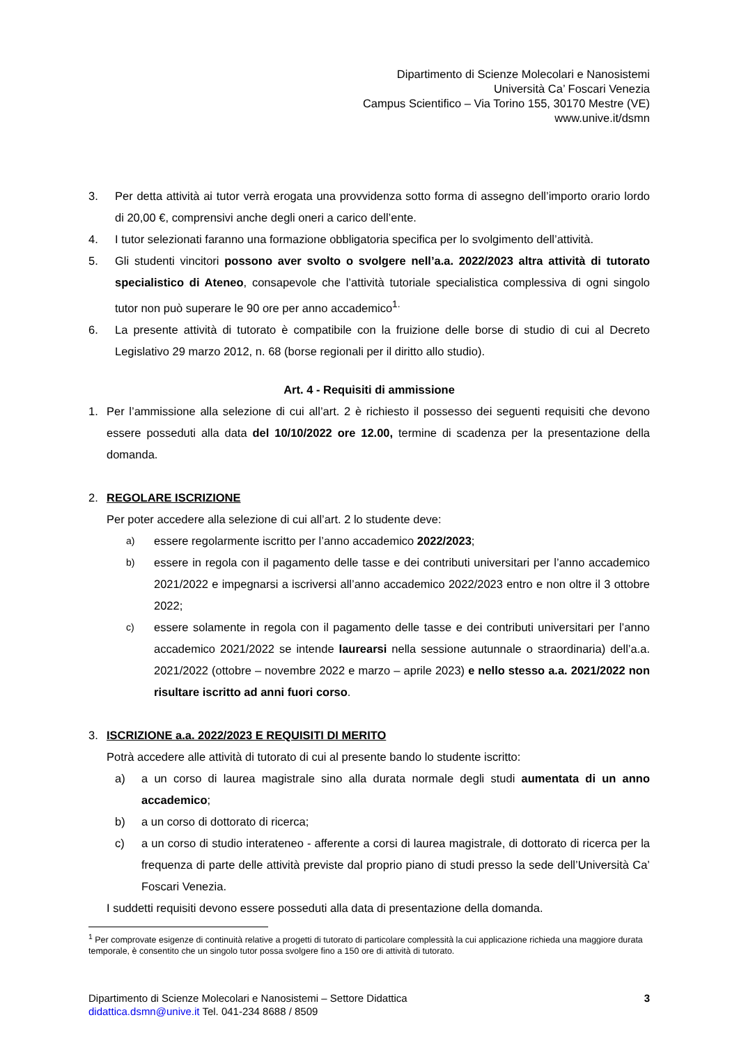Dipartimento di Scienze Molecolari e Nanosistemi
Università Ca’ Foscari Venezia
Campus Scientifico – Via Torino 155, 30170 Mestre (VE)
www.unive.it/dsmn
3. Per detta attività ai tutor verrà erogata una provvidenza sotto forma di assegno dell’importo orario lordo di 20,00 €, comprensivi anche degli oneri a carico dell’ente.
4. I tutor selezionati faranno una formazione obbligatoria specifica per lo svolgimento dell’attività.
5. Gli studenti vincitori possono aver svolto o svolgere nell’a.a. 2022/2023 altra attività di tutorato specialistico di Ateneo, consapevole che l’attività tutoriale specialistica complessiva di ogni singolo tutor non può superare le 90 ore per anno accademico<sup>1.</sup>
6. La presente attività di tutorato è compatibile con la fruizione delle borse di studio di cui al Decreto Legislativo 29 marzo 2012, n. 68 (borse regionali per il diritto allo studio).
Art. 4 - Requisiti di ammissione
1. Per l’ammissione alla selezione di cui all’art. 2 è richiesto il possesso dei seguenti requisiti che devono essere posseduti alla data del 10/10/2022 ore 12.00, termine di scadenza per la presentazione della domanda.
2. REGOLARE ISCRIZIONE
Per poter accedere alla selezione di cui all’art. 2 lo studente deve:
a) essere regolarmente iscritto per l’anno accademico 2022/2023;
b) essere in regola con il pagamento delle tasse e dei contributi universitari per l’anno accademico 2021/2022 e impegnarsi a iscriversi all’anno accademico 2022/2023 entro e non oltre il 3 ottobre 2022;
c) essere solamente in regola con il pagamento delle tasse e dei contributi universitari per l’anno accademico 2021/2022 se intende laurearsi nella sessione autunnale o straordinaria) dell’a.a. 2021/2022 (ottobre – novembre 2022 e marzo – aprile 2023) e nello stesso a.a. 2021/2022 non risultare iscritto ad anni fuori corso.
3. ISCRIZIONE a.a. 2022/2023 E REQUISITI DI MERITO
Potrà accedere alle attività di tutorato di cui al presente bando lo studente iscritto:
a) a un corso di laurea magistrale sino alla durata normale degli studi aumentata di un anno accademico;
b) a un corso di dottorato di ricerca;
c) a un corso di studio interateneo - afferente a corsi di laurea magistrale, di dottorato di ricerca per la frequenza di parte delle attività previste dal proprio piano di studi presso la sede dell’Università Ca’ Foscari Venezia.
I suddetti requisiti devono essere posseduti alla data di presentazione della domanda.
<sup>1</sup> Per comprovate esigenze di continuità relative a progetti di tutorato di particolare complessità la cui applicazione richieda una maggiore durata temporale, è consentito che un singolo tutor possa svolgere fino a 150 ore di attività di tutorato.
Dipartimento di Scienze Molecolari e Nanosistemi – Settore Didattica
didattica.dsmn@unive.it Tel. 041-234 8688 / 8509
3